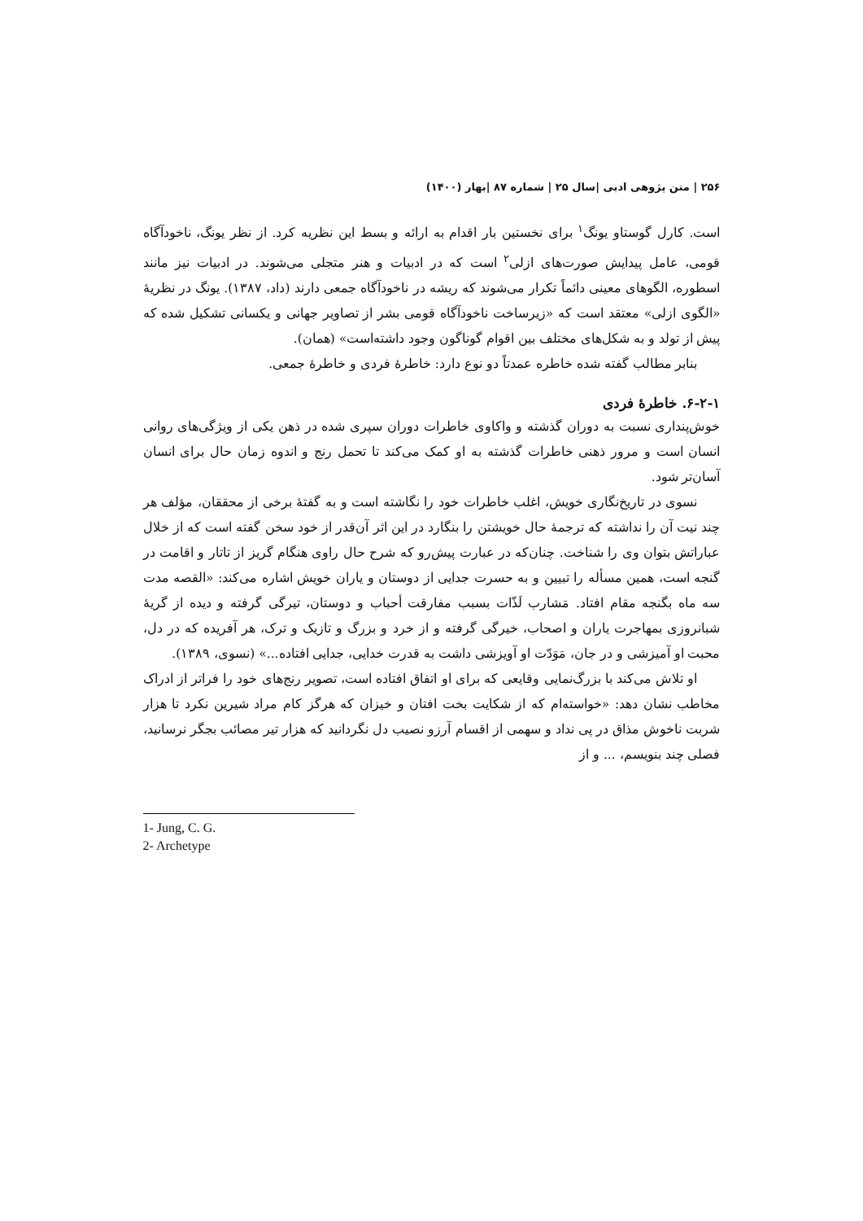۲۵۶ | متن پژوهی ادبی |سال ۲۵ | شماره ۸۷ |بهار (۱۴۰۰)
است. کارل گوستاو یونگ<sup>۱</sup> برای نخستین بار اقدام به ارائه و بسط این نظریه کرد. از نظر یونگ، ناخودآگاه قومی، عامل پیدایش صورت‌های ازلی<sup>۲</sup> است که در ادبیات و هنر متجلی می‌شوند. در ادبیات نیز مانند اسطوره، الگوهای معینی دائماً تکرار می‌شوند که ریشه در ناخودآگاه جمعی دارند (داد، ۱۳۸۷). یونگ در نظریهٔ «الگوی ازلی» معتقد است که «زیرساخت ناخودآگاه قومی بشر از تصاویر جهانی و یکسانی تشکیل شده که پیش از تولد و به شکل‌های مختلف بین اقوام گوناگون وجود داشته‌است» (همان).
بنابر مطالب گفته شده خاطره عمدتاً دو نوع دارد: خاطرهٔ فردی و خاطرهٔ جمعی.
۶-۲-۱. خاطرهٔ فردی
خوش‌پنداری نسبت به دوران گذشته و واکاوی خاطرات دوران سپری شده در ذهن یکی از ویژگی‌های روانی انسان است و مرور ذهنی خاطرات گذشته به او کمک می‌کند تا تحمل رنج و اندوه زمان حال برای انسان آسان‌تر شود.
نسوی در تاریخ‌نگاری خویش، اغلب خاطرات خود را نگاشته است و به گفتهٔ برخی از محققان، مؤلف هر چند نیت آن را نداشته که ترجمهٔ حال خویشتن را بنگارد در این اثر آن‌قدر از خود سخن گفته است که از خلال عباراتش بتوان وی را شناخت. چنان‌که در عبارت پیش‌رو که شرح حال راوی هنگام گریز از تاتار و اقامت در گنجه است، همین مسأله را تبیین و به حسرت جدایی از دوستان و یاران خویش اشاره می‌کند: «القصه مدت سه ماه بگنجه مقام افتاد. مَشارب لَذّات بسبب مفارقت أحباب و دوستان، تیرگی گرفته و دیده از گریهٔ شبانروزی بمهاجرت یاران و اصحاب، خیرگی گرفته و از خرد و بزرگ و تازیک و ترک، هر آفریده که در دل، محبت او آمیزشی و در جان، مَوَدّت او آویزشی داشت به قدرت خدایی، جدایی افتاده...» (نسوی، ۱۳۸۹).
او تلاش می‌کند با بزرگ‌نمایی وقایعی که برای او اتفاق افتاده است، تصویر رنج‌های خود را فراتر از ادراک مخاطب نشان دهد: «خواسته‌ام که از شکایت بخت افتان و خیزان که هرگز کام مراد شیرین نکرد تا هزار شربت ناخوش مذاق در پی نداد و سهمی از اقسام آرزو نصیب دل نگردانید که هزار تیر مصائب بجگر نرسانید، فصلی چند بنویسم، ... و از
1- Jung, C. G.
2- Archetype